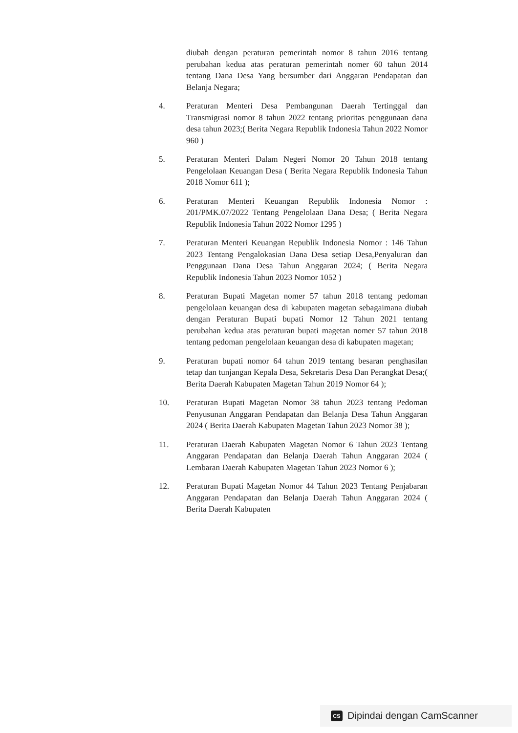diubah dengan peraturan pemerintah nomor 8 tahun 2016 tentang perubahan kedua atas peraturan pemerintah nomer 60 tahun 2014 tentang Dana Desa Yang bersumber dari Anggaran Pendapatan dan Belanja Negara;
4. Peraturan Menteri Desa Pembangunan Daerah Tertinggal dan Transmigrasi nomor 8 tahun 2022 tentang prioritas penggunaan dana desa tahun 2023;( Berita Negara Republik Indonesia Tahun 2022 Nomor 960 )
5. Peraturan Menteri Dalam Negeri Nomor 20 Tahun 2018 tentang Pengelolaan Keuangan Desa ( Berita Negara Republik Indonesia Tahun 2018 Nomor 611 );
6. Peraturan Menteri Keuangan Republik Indonesia Nomor : 201/PMK.07/2022 Tentang Pengelolaan Dana Desa; ( Berita Negara Republik Indonesia Tahun 2022 Nomor 1295 )
7. Peraturan Menteri Keuangan Republik Indonesia Nomor : 146 Tahun 2023 Tentang Pengalokasian Dana Desa setiap Desa,Penyaluran dan Penggunaan Dana Desa Tahun Anggaran 2024; ( Berita Negara Republik Indonesia Tahun 2023 Nomor 1052 )
8. Peraturan Bupati Magetan nomer 57 tahun 2018 tentang pedoman pengelolaan keuangan desa di kabupaten magetan sebagaimana diubah dengan Peraturan Bupati bupati Nomor 12 Tahun 2021 tentang perubahan kedua atas peraturan bupati magetan nomer 57 tahun 2018 tentang pedoman pengelolaan keuangan desa di kabupaten magetan;
9. Peraturan bupati nomor 64 tahun 2019 tentang besaran penghasilan tetap dan tunjangan Kepala Desa, Sekretaris Desa Dan Perangkat Desa;( Berita Daerah Kabupaten Magetan Tahun 2019 Nomor 64 );
10. Peraturan Bupati Magetan Nomor 38 tahun 2023 tentang Pedoman Penyusunan Anggaran Pendapatan dan Belanja Desa Tahun Anggaran 2024 ( Berita Daerah Kabupaten Magetan Tahun 2023 Nomor 38 );
11. Peraturan Daerah Kabupaten Magetan Nomor 6 Tahun 2023 Tentang Anggaran Pendapatan dan Belanja Daerah Tahun Anggaran 2024 ( Lembaran Daerah Kabupaten Magetan Tahun 2023 Nomor 6 );
12. Peraturan Bupati Magetan Nomor 44 Tahun 2023 Tentang Penjabaran Anggaran Pendapatan dan Belanja Daerah Tahun Anggaran 2024 ( Berita Daerah Kabupaten
CS
Dipindai dengan CamScanner